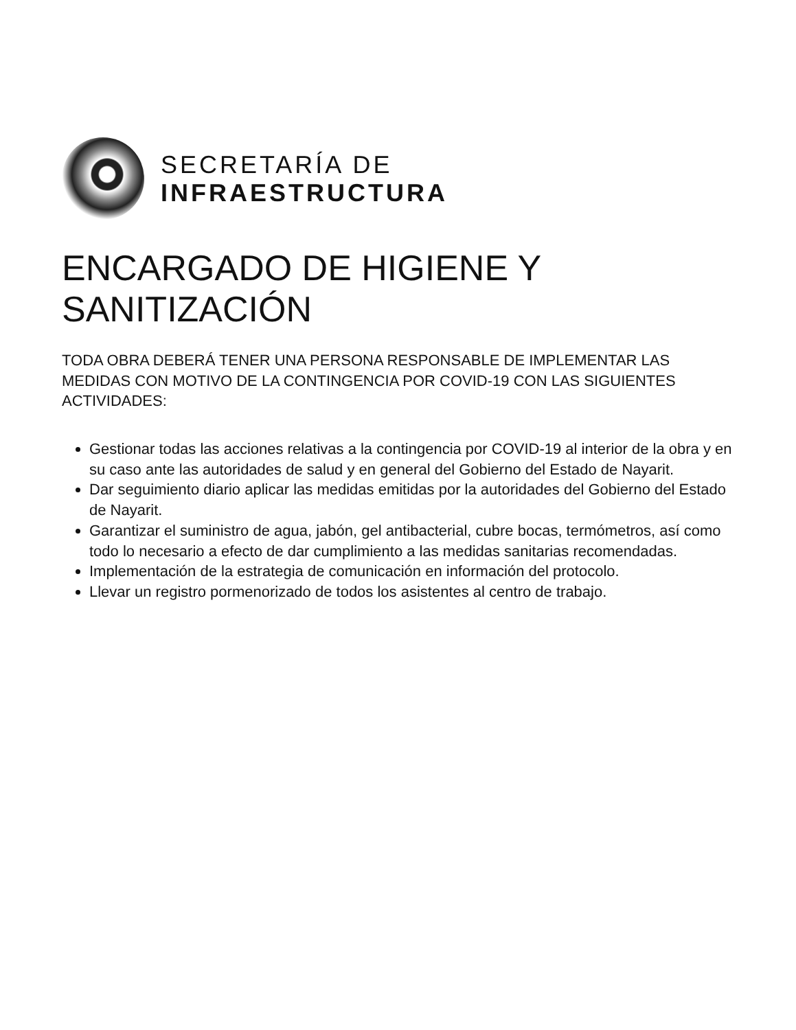SECRETARÍA DE
INFRAESTRUCTURA
ENCARGADO DE HIGIENE Y SANITIZACIÓN
TODA OBRA DEBERÁ TENER UNA PERSONA RESPONSABLE DE IMPLEMENTAR LAS MEDIDAS CON MOTIVO DE LA CONTINGENCIA POR COVID-19 CON LAS SIGUIENTES ACTIVIDADES:
Gestionar todas las acciones relativas a la contingencia por COVID-19 al interior de la obra y en su caso ante las autoridades de salud y en general del Gobierno del Estado de Nayarit.
Dar seguimiento diario aplicar las medidas emitidas por la autoridades del Gobierno del Estado de Nayarit.
Garantizar el suministro de agua, jabón, gel antibacterial, cubre bocas, termómetros, así como todo lo necesario a efecto de dar cumplimiento a las medidas sanitarias recomendadas.
Implementación de la estrategia de comunicación en información del protocolo.
Llevar un registro pormenorizado de todos los asistentes al centro de trabajo.